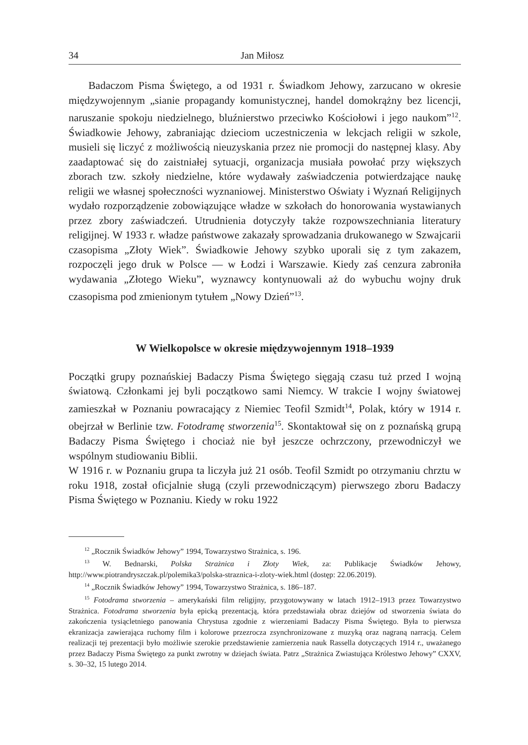34 Jan Miłosz
Badaczom Pisma Świętego, a od 1931 r. Świadkom Jehowy, zarzucano w okresie międzywojennym „sianie propagandy komunistycznej, handel domokrążny bez licencji, naruszanie spokoju niedzielnego, bluźnierstwo przeciwko Kościołowi i jego naukom”<sup>12</sup>. Świadkowie Jehowy, zabraniając dzieciom uczestniczenia w lekcjach religii w szkole, musieli się liczyć z możliwością nieuzyskania przez nie promocji do następnej klasy. Aby zaadaptować się do zaistniałej sytuacji, organizacja musiała powołać przy większych zborach tzw. szkoły niedzielne, które wydawały zaświadczenia potwierdzające naukę religii we własnej społeczności wyznaniowej. Ministerstwo Oświaty i Wyznań Religijnych wydało rozporządzenie zobowiązujące władze w szkołach do honorowania wystawianych przez zbory zaświadczeń. Utrudnienia dotyczyły także rozpowszechniania literatury religijnej. W 1933 r. władze państwowe zakazały sprowadzania drukowanego w Szwajcarii czasopisma „Złoty Wiek”. Świadkowie Jehowy szybko uporali się z tym zakazem, rozpoczęli jego druk w Polsce — w Łodzi i Warszawie. Kiedy zaś cenzura zabroniła wydawania „Złotego Wieku”, wyznawcy kontynuowali aż do wybuchu wojny druk czasopisma pod zmienionym tytułem „Nowy Dzień”<sup>13</sup>.
W Wielkopolsce w okresie międzywojennym 1918–1939
Początki grupy poznańskiej Badaczy Pisma Świętego sięgają czasu tuż przed I wojną światową. Członkami jej byli początkowo sami Niemcy. W trakcie I wojny światowej zamieszkał w Poznaniu powracający z Niemiec Teofil Szmidt<sup>14</sup>, Polak, który w 1914 r. obejrzał w Berlinie tzw. Fotodramę stworzenia<sup>15</sup>. Skontaktował się on z poznańską grupą Badaczy Pisma Świętego i chociaż nie był jeszcze ochrzczony, przewodniczył we wspólnym studiowaniu Biblii.
W 1916 r. w Poznaniu grupa ta liczyła już 21 osób. Teofil Szmidt po otrzymaniu chrztu w roku 1918, został oficjalnie sługą (czyli przewodniczącym) pierwszego zboru Badaczy Pisma Świętego w Poznaniu. Kiedy w roku 1922
<sup>12</sup> „Rocznik Świadków Jehowy” 1994, Towarzystwo Strażnica, s. 196.
<sup>13</sup> W. Bednarski, Polska Strażnica i Złoty Wiek, za: Publikacje Świadków Jehowy, http://www.piotrandryszczak.pl/polemika3/polska-straznica-i-zloty-wiek.html (dostęp: 22.06.2019).
<sup>14</sup> „Rocznik Świadków Jehowy” 1994, Towarzystwo Strażnica, s. 186–187.
<sup>15</sup> Fotodrama stworzenia – amerykański film religijny, przygotowywany w latach 1912–1913 przez Towarzystwo Strażnica. Fotodrama stworzenia była epicką prezentacją, która przedstawiała obraz dziejów od stworzenia świata do zakończenia tysiącletniego panowania Chrystusa zgodnie z wierzeniami Badaczy Pisma Świętego. Była to pierwsza ekranizacja zawierająca ruchomy film i kolorowe przezrocza zsynchronizowane z muzyką oraz nagraną narracją. Celem realizacji tej prezentacji było możliwie szerokie przedstawienie zamierzenia nauk Rassella dotyczących 1914 r., uważanego przez Badaczy Pisma Świętego za punkt zwrotny w dziejach świata. Patrz „Strażnica Zwiastująca Królestwo Jehowy” CXXV, s. 30–32, 15 lutego 2014.